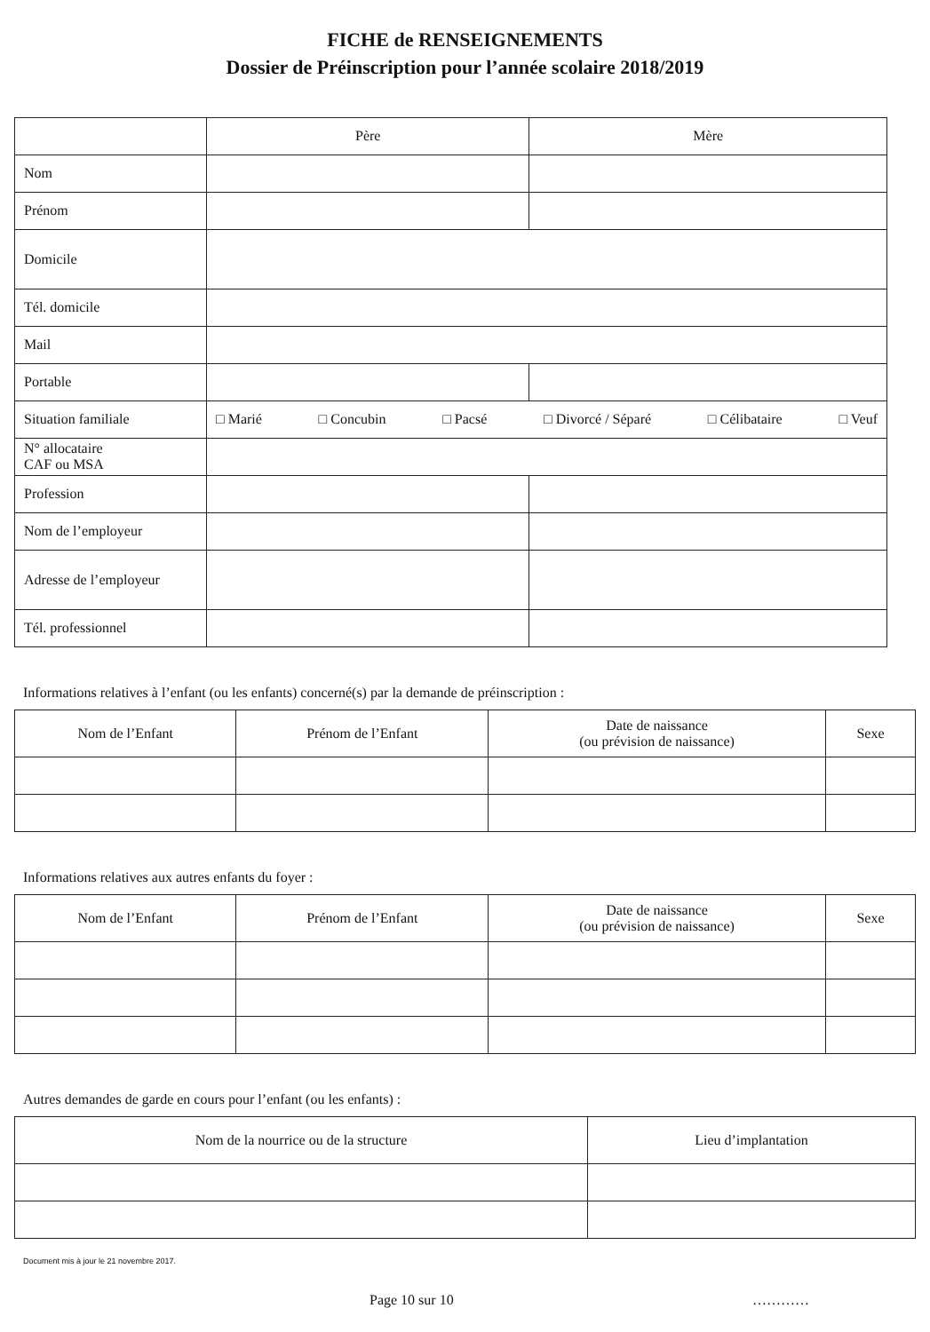FICHE de RENSEIGNEMENTS
Dossier de Préinscription pour l’année scolaire 2018/2019
| | Père | Mère |
| Nom | | |
| Prénom | | |
| Domicile | | |
| Tél. domicile | | |
| Mail | | |
| Portable | | |
| Situation familiale | □ Marié □ Concubin □ Pacsé □ Divorcé / Séparé □ Célibataire □ Veuf | |
| N° allocataire CAF ou MSA | | |
| Profession | | |
| Nom de l’employeur | | |
| Adresse de l’employeur | | |
| Tél. professionnel | | |
Informations relatives à l’enfant (ou les enfants) concerné(s) par la demande de préinscription :
| Nom de l’Enfant | Prénom de l’Enfant | Date de naissance (ou prévision de naissance) | Sexe |
| --- | --- | --- | --- |
Informations relatives aux autres enfants du foyer :
| Nom de l’Enfant | Prénom de l’Enfant | Date de naissance (ou prévision de naissance) | Sexe |
| --- | --- | --- | --- |
Autres demandes de garde en cours pour l’enfant (ou les enfants) :
| Nom de la nourrice ou de la structure | Lieu d’implantation |
| --- | --- |
Document mis à jour le 21 novembre 2017.
Page 10 sur 10 …………